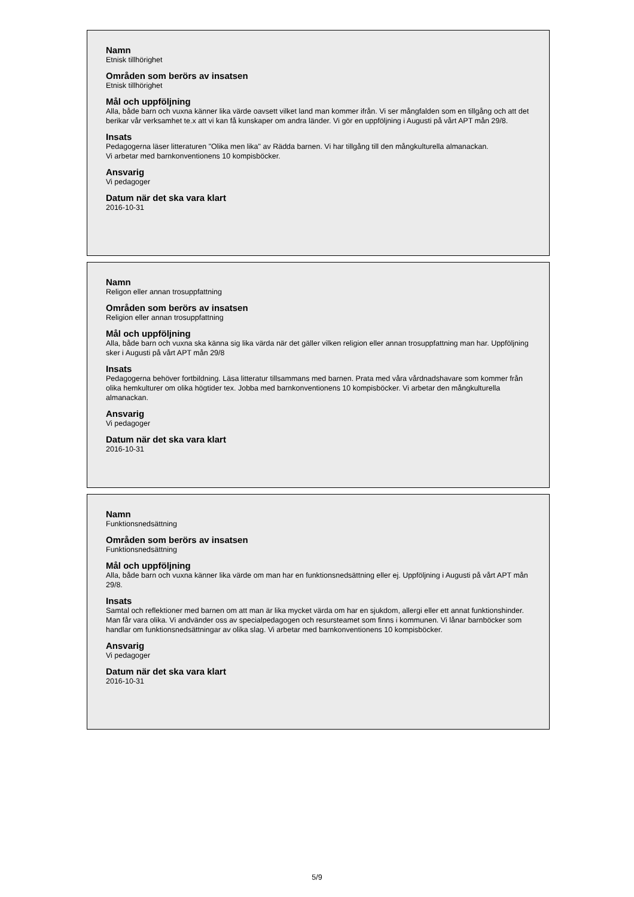Namn
Etnisk tillhörighet
Områden som berörs av insatsen
Etnisk tillhörighet
Mål och uppföljning
Alla, både barn och vuxna känner lika värde oavsett vilket land man kommer ifrån. Vi ser mångfalden som en tillgång och att det berikar vår verksamhet te.x att vi kan få kunskaper om andra länder. Vi gör en uppföljning i Augusti på vårt APT mån 29/8.
Insats
Pedagogerna läser litteraturen "Olika men lika" av Rädda barnen. Vi har tillgång till den mångkulturella almanackan.
Vi arbetar med barnkonventionens 10 kompisböcker.
Ansvarig
Vi pedagoger
Datum när det ska vara klart
2016-10-31
Namn
Religon eller annan trosuppfattning
Områden som berörs av insatsen
Religion eller annan trosuppfattning
Mål och uppföljning
Alla, både barn och vuxna ska känna sig lika värda när det gäller vilken religion eller annan trosuppfattning man har. Uppföljning sker i Augusti på vårt APT mån 29/8
Insats
Pedagogerna behöver fortbildning. Läsa litteratur tillsammans med barnen. Prata med våra vårdnadshavare som kommer från olika hemkulturer om olika högtider tex. Jobba med barnkonventionens 10 kompisböcker. Vi arbetar den mångkulturella almanackan.
Ansvarig
Vi pedagoger
Datum när det ska vara klart
2016-10-31
Namn
Funktionsnedsättning
Områden som berörs av insatsen
Funktionsnedsättning
Mål och uppföljning
Alla, både barn och vuxna känner lika värde om man har en funktionsnedsättning eller ej. Uppföljning i Augusti på vårt APT mån 29/8.
Insats
Samtal och reflektioner med barnen om att man är lika mycket värda om har en sjukdom, allergi eller ett annat funktionshinder. Man får vara olika. Vi andvänder oss av specialpedagogen och resursteamet som finns i kommunen. Vi lånar barnböcker som handlar om funktionsnedsättningar av olika slag. Vi arbetar med barnkonventionens 10 kompisböcker.
Ansvarig
Vi pedagoger
Datum när det ska vara klart
2016-10-31
5/9